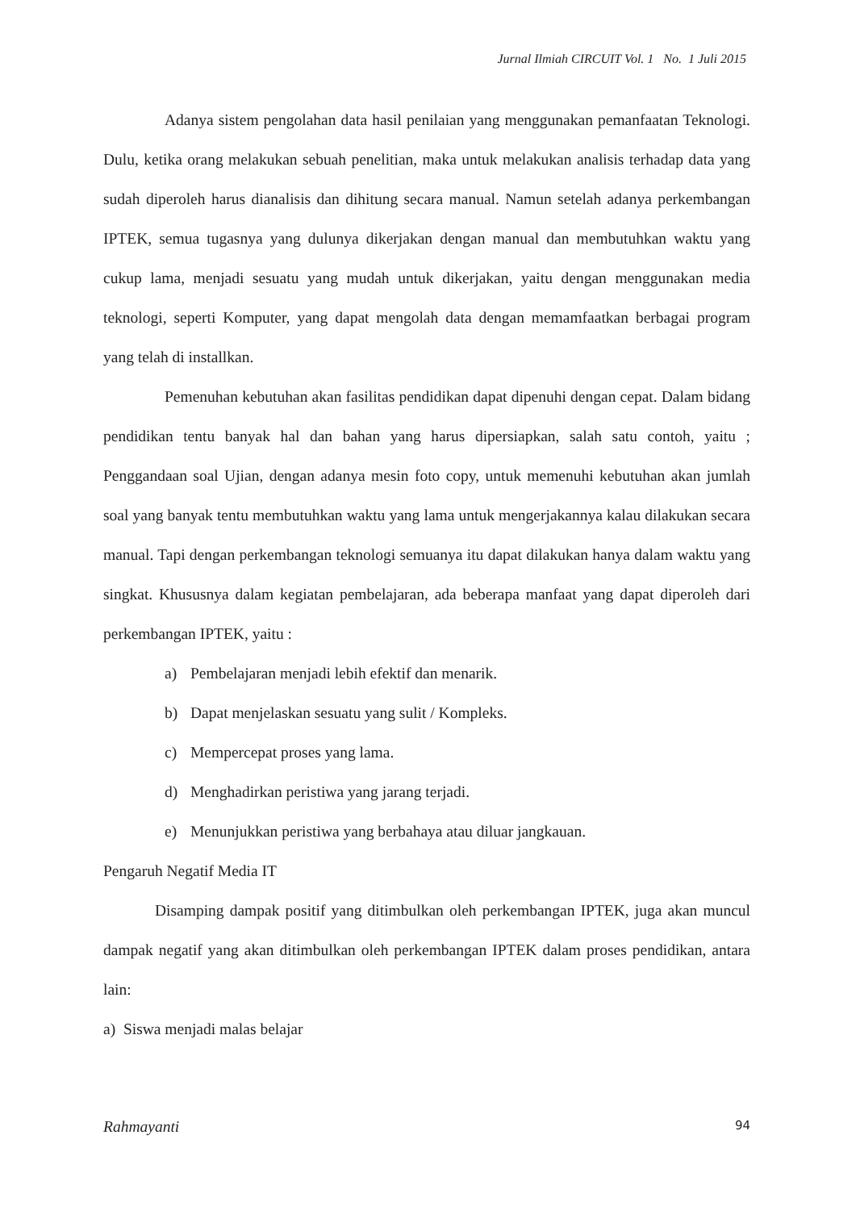Jurnal Ilmiah CIRCUIT Vol. 1 No. 1 Juli 2015
Adanya sistem pengolahan data hasil penilaian yang menggunakan pemanfaatan Teknologi. Dulu, ketika orang melakukan sebuah penelitian, maka untuk melakukan analisis terhadap data yang sudah diperoleh harus dianalisis dan dihitung secara manual. Namun setelah adanya perkembangan IPTEK, semua tugasnya yang dulunya dikerjakan dengan manual dan membutuhkan waktu yang cukup lama, menjadi sesuatu yang mudah untuk dikerjakan, yaitu dengan menggunakan media teknologi, seperti Komputer, yang dapat mengolah data dengan memamfaatkan berbagai program yang telah di installkan.
Pemenuhan kebutuhan akan fasilitas pendidikan dapat dipenuhi dengan cepat. Dalam bidang pendidikan tentu banyak hal dan bahan yang harus dipersiapkan, salah satu contoh, yaitu ; Penggandaan soal Ujian, dengan adanya mesin foto copy, untuk memenuhi kebutuhan akan jumlah soal yang banyak tentu membutuhkan waktu yang lama untuk mengerjakannya kalau dilakukan secara manual. Tapi dengan perkembangan teknologi semuanya itu dapat dilakukan hanya dalam waktu yang singkat. Khususnya dalam kegiatan pembelajaran, ada beberapa manfaat yang dapat diperoleh dari perkembangan IPTEK, yaitu :
a) Pembelajaran menjadi lebih efektif dan menarik.
b) Dapat menjelaskan sesuatu yang sulit / Kompleks.
c) Mempercepat proses yang lama.
d) Menghadirkan peristiwa yang jarang terjadi.
e) Menunjukkan peristiwa yang berbahaya atau diluar jangkauan.
Pengaruh Negatif Media IT
Disamping dampak positif yang ditimbulkan oleh perkembangan IPTEK, juga akan muncul dampak negatif yang akan ditimbulkan oleh perkembangan IPTEK dalam proses pendidikan, antara lain:
a) Siswa menjadi malas belajar
Rahmayanti 94